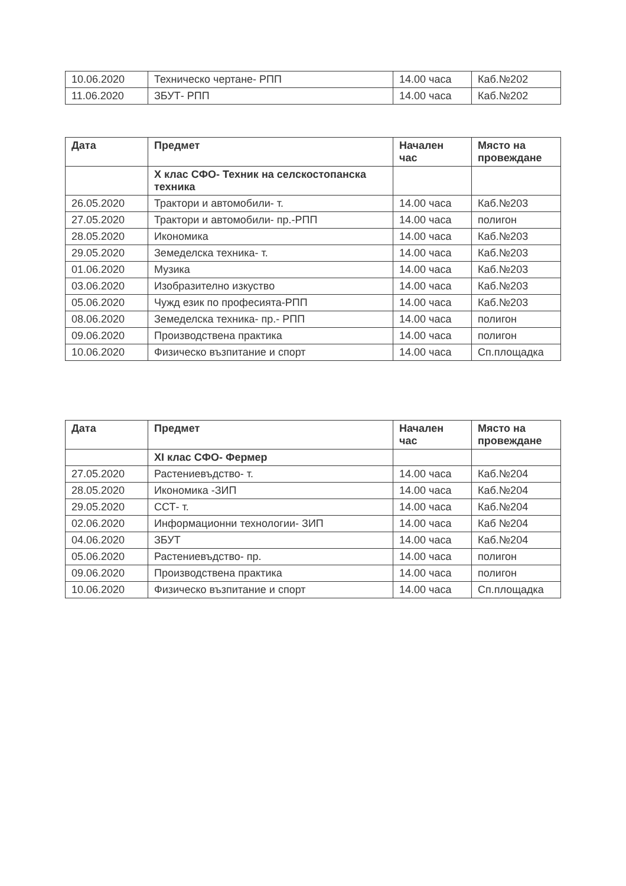| 10.06.2020 | Техническо чертане- РПП | 14.00 часа | Каб.№202 |
| 11.06.2020 | ЗБУТ- РПП | 14.00 часа | Каб.№202 |
| Дата | Предмет | Начален час | Място на провеждане |
| --- | --- | --- | --- |
| | X клас СФО- Техник на селскостопанска техника | | |
| 26.05.2020 | Трактори и автомобили- т. | 14.00 часа | Каб.№203 |
| 27.05.2020 | Трактори и автомобили- пр.-РПП | 14.00 часа | полигон |
| 28.05.2020 | Икономика | 14.00 часа | Каб.№203 |
| 29.05.2020 | Земеделска техника- т. | 14.00 часа | Каб.№203 |
| 01.06.2020 | Музика | 14.00 часа | Каб.№203 |
| 03.06.2020 | Изобразително изкуство | 14.00 часа | Каб.№203 |
| 05.06.2020 | Чужд език по професията-РПП | 14.00 часа | Каб.№203 |
| 08.06.2020 | Земеделска техника- пр.- РПП | 14.00 часа | полигон |
| 09.06.2020 | Производствена практика | 14.00 часа | полигон |
| 10.06.2020 | Физическо възпитание и спорт | 14.00 часа | Сп.площадка |
| Дата | Предмет | Начален час | Място на провеждане |
| --- | --- | --- | --- |
| | XI клас СФО- Фермер | | |
| 27.05.2020 | Растениевъдство- т. | 14.00 часа | Каб.№204 |
| 28.05.2020 | Икономика -ЗИП | 14.00 часа | Каб.№204 |
| 29.05.2020 | ССТ- т. | 14.00 часа | Каб.№204 |
| 02.06.2020 | Информационни технологии- ЗИП | 14.00 часа | Каб №204 |
| 04.06.2020 | ЗБУТ | 14.00 часа | Каб.№204 |
| 05.06.2020 | Растениевъдство- пр. | 14.00 часа | полигон |
| 09.06.2020 | Производствена практика | 14.00 часа | полигон |
| 10.06.2020 | Физическо възпитание и спорт | 14.00 часа | Сп.площадка |